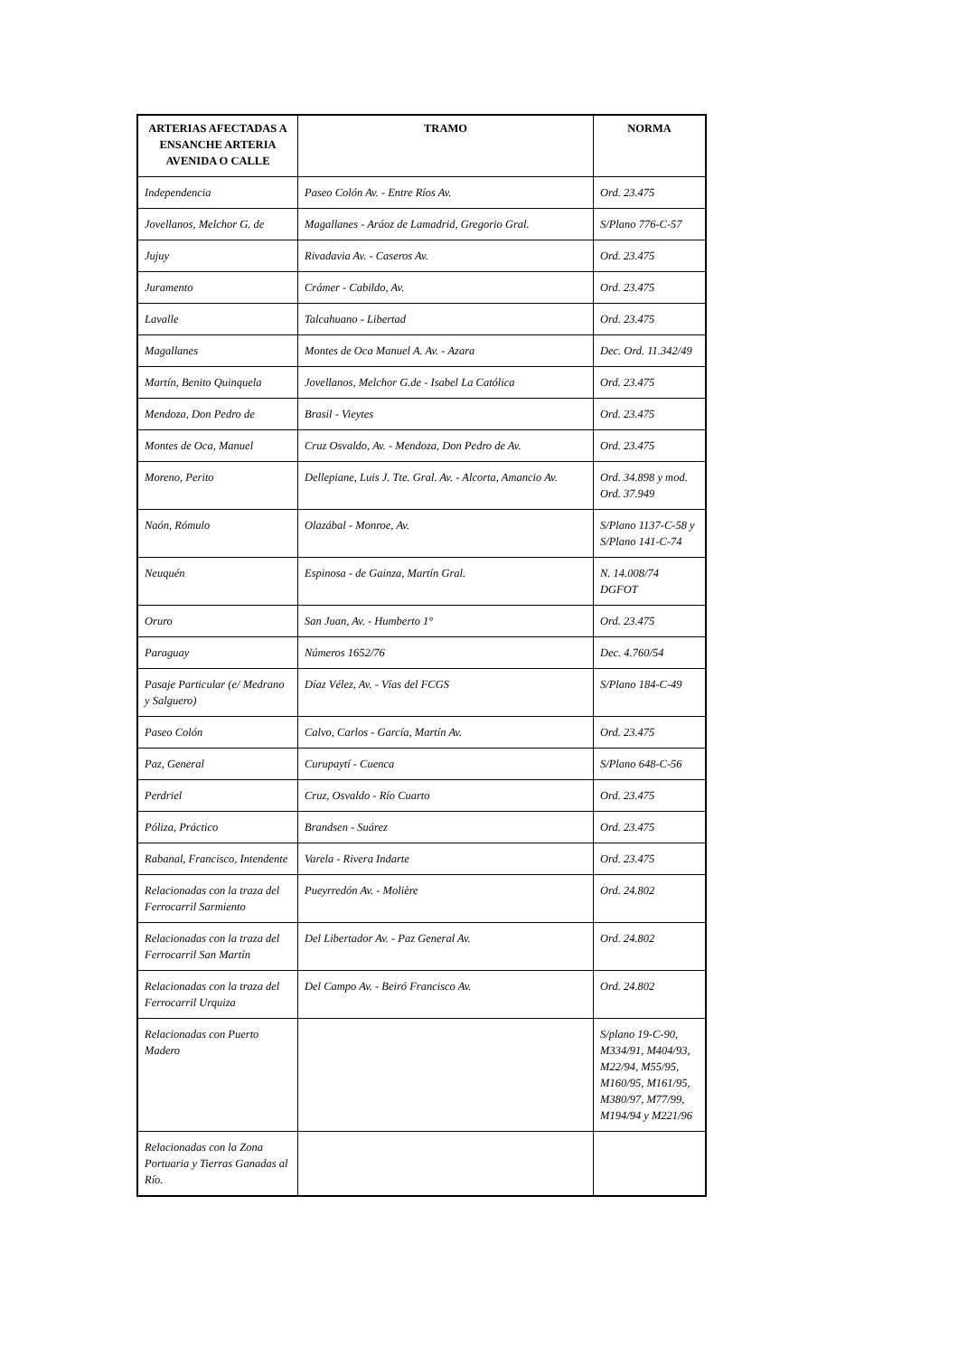| ARTERIAS AFECTADAS A ENSANCHE ARTERIA AVENIDA O CALLE | TRAMO | NORMA |
| --- | --- | --- |
| Independencia | Paseo Colón Av. - Entre Ríos Av. | Ord. 23.475 |
| Jovellanos, Melchor G. de | Magallanes - Aráoz de Lamadrid, Gregorio Gral. | S/Plano 776-C-57 |
| Jujuy | Rivadavia Av. - Caseros Av. | Ord. 23.475 |
| Juramento | Crámer - Cabildo, Av. | Ord. 23.475 |
| Lavalle | Talcahuano - Libertad | Ord. 23.475 |
| Magallanes | Montes de Oca Manuel A. Av. - Azara | Dec. Ord. 11.342/49 |
| Martín, Benito Quinquela | Jovellanos, Melchor G.de - Isabel La Católica | Ord. 23.475 |
| Mendoza, Don Pedro de | Brasil - Vieytes | Ord. 23.475 |
| Montes de Oca, Manuel | Cruz Osvaldo, Av. - Mendoza, Don Pedro de Av. | Ord. 23.475 |
| Moreno, Perito | Dellepiane, Luis J. Tte. Gral. Av. - Alcorta, Amancio Av. | Ord. 34.898 y mod. Ord. 37.949 |
| Naón, Rómulo | Olazábal - Monroe, Av. | S/Plano 1137-C-58 y S/Plano 141-C-74 |
| Neuquén | Espinosa - de Gainza, Martín Gral. | N. 14.008/74 DGFOT |
| Oruro | San Juan, Av. - Humberto 1° | Ord. 23.475 |
| Paraguay | Números 1652/76 | Dec. 4.760/54 |
| Pasaje Particular (e/ Medrano y Salguero) | Díaz Vélez, Av. - Vías del FCGS | S/Plano 184-C-49 |
| Paseo Colón | Calvo, Carlos - García, Martín Av. | Ord. 23.475 |
| Paz, General | Curupaytí - Cuenca | S/Plano 648-C-56 |
| Perdriel | Cruz, Osvaldo - Río Cuarto | Ord. 23.475 |
| Póliza, Práctico | Brandsen - Suárez | Ord. 23.475 |
| Rabanal, Francisco, Intendente | Varela - Rivera Indarte | Ord. 23.475 |
| Relacionadas con la traza del Ferrocarril Sarmiento | Pueyrredón Av. - Molière | Ord. 24.802 |
| Relacionadas con la traza del Ferrocarril San Martín | Del Libertador Av. - Paz General Av. | Ord. 24.802 |
| Relacionadas con la traza del Ferrocarril Urquiza | Del Campo Av. - Beiró Francisco Av. | Ord. 24.802 |
| Relacionadas con Puerto Madero | | S/plano 19-C-90, M334/91, M404/93, M22/94, M55/95, M160/95, M161/95, M380/97, M77/99, M194/94 y M221/96 |
| Relacionadas con la Zona Portuaria y Tierras Ganadas al Río. | | |